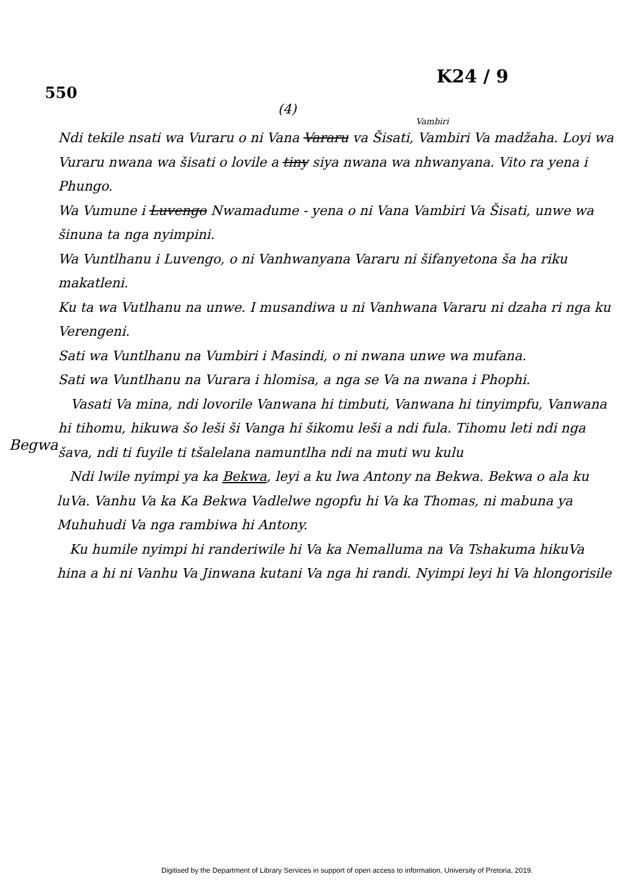550
K24 / 9
(4)
Begwa
Vambiri
Ndi tekile nsati wa Vuraru o ni Vana Vararu va Šisati, Vambiri Va madžaha. Loyi wa Vuraru nwana wa šisati o lovile a tiny siya nwana wa nhwanyana. Vito ra yena i Phungo.
Wa Vumune i Luvengo Nwamadume - yena o ni Vana Vambiri Va Šisati, unwe wa šinuna ta nga nyimpini.
Wa Vuntlhanu i Luvengo, o ni Vanhwanyana Vararu ni šifanyetona ša ha riku makatleni.
Ku ta wa Vutlhanu na unwe. I musandiwa u ni Vanhwana Vararu ni dzaha ri nga ku Verengeni.
Sati wa Vuntlhanu na Vumbiri i Masindi, o ni nwana unwe wa mufana.
Sati wa Vuntlhanu na Vurara i hlomisa, a nga se Va na nwana i Phophi.
Vasati Va mina, ndi lovorile Vanwana hi timbuti, Vanwana hi tinyimpfu, Vanwana hi tihomu, hikuwa šo leši ši Vanga hi šikomu leši a ndi fula. Tihomu leti ndi nga šava, ndi ti fuyile ti tšalelana namuntlha ndi na muti wu kulu
Ndi lwile nyimpi ya ka Bekwa, leyi a ku lwa Antony na Bekwa. Bekwa o ala ku luVa. Vanhu Va ka Ka Bekwa Vadlelwe ngopfu hi Va ka Thomas, ni mabuna ya Muhuhudi Va nga rambiwa hi Antony.
Ku humile nyimpi hi randeriwile hi Va ka Nemalluma na Va Tshakuma hikuVa hina a hi ni Vanhu Va Jinwana kutani Va nga hi randi. Nyimpi leyi hi Va hlongorisile
Digitised by the Department of Library Services in support of open access to information, University of Pretoria, 2019.